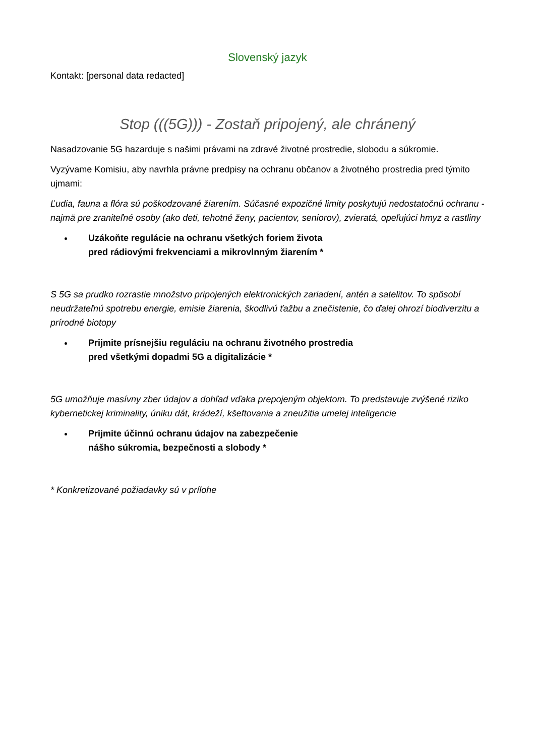Slovenský jazyk
Kontakt: [personal data redacted]
Stop (((5G))) - Zostaň pripojený, ale chránený
Nasadzovanie 5G hazarduje s našimi právami na zdravé životné prostredie, slobodu a súkromie.
Vyzývame Komisiu, aby navrhla právne predpisy na ochranu občanov a životného prostredia pred týmito ujmami:
Ľudia, fauna a flóra sú poškodzované žiarením. Súčasné expozičné limity poskytujú nedostatočnú ochranu - najmä pre zraniteľné osoby (ako deti, tehotné ženy, pacientov, seniorov), zvieratá, opeľujúci hmyz a rastliny
Uzákoňte regulácie na ochranu všetkých foriem života
pred rádiovými frekvenciami a mikrovlnným žiarením *
S 5G sa prudko rozrastie množstvo pripojených elektronických zariadení, antén a satelitov. To spôsobí neudržateľnú spotrebu energie, emisie žiarenia, škodlivú ťažbu a znečistenie, čo ďalej ohrozí biodiverzitu a prírodné biotopy
Prijmite prísnejšiu reguláciu na ochranu životného prostredia
pred všetkými dopadmi 5G a digitalizácie *
5G umožňuje masívny zber údajov a dohľad vďaka prepojeným objektom. To predstavuje zvýšené riziko kybernetickej kriminality, úniku dát, krádeží, kšeftovania a zneužitia umelej inteligencie
Prijmite účinnú ochranu údajov na zabezpečenie
nášho súkromia, bezpečnosti a slobody *
* Konkretizované požiadavky sú v prílohe